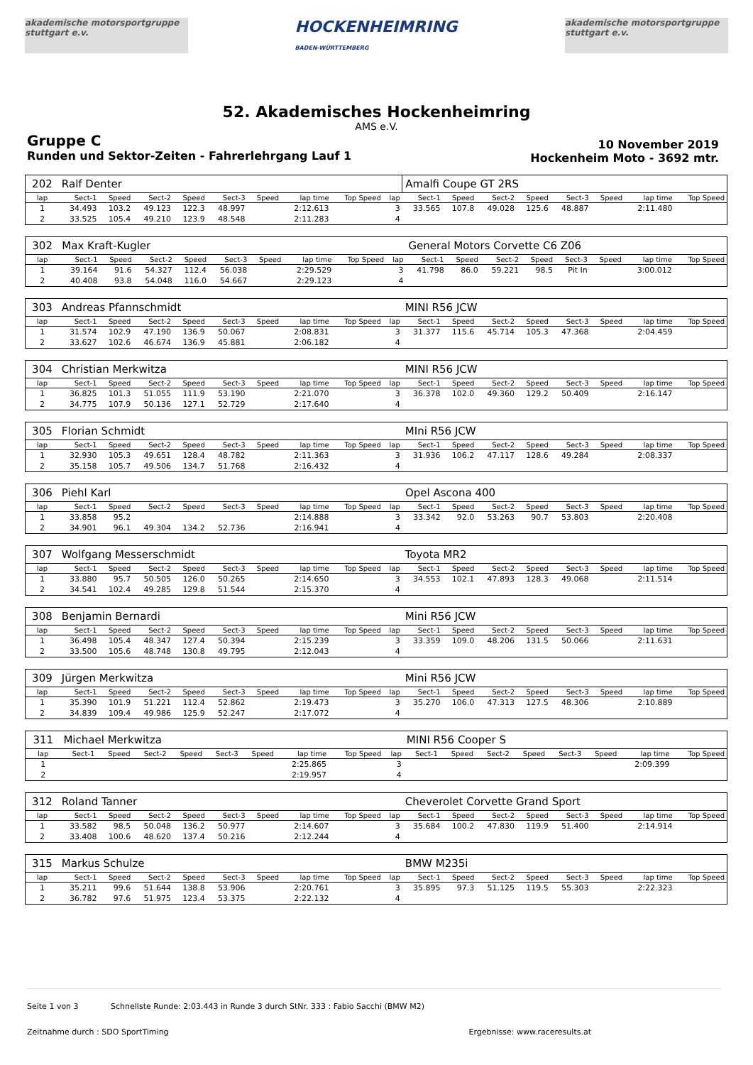akademische motorsportgruppe stuttgart e.v.
HOCKENHEIMRING
BADEN-WÜRTTEMBERG
akademische motorsportgruppe stuttgart e.v.
52. Akademisches Hockenheimring
AMS e.V.
Gruppe C
Runden und Sektor-Zeiten - Fahrerlehrgang Lauf 1
10 November 2019
Hockenheim Moto - 3692 mtr.
| 202 | Ralf Denter | | | | | | | | | Amalfi Coupe GT 2RS | | | | | | | |
| lap | Sect-1 | Speed | Sect-2 | Speed | Sect-3 | Speed | lap time | Top Speed | lap | Sect-1 | Speed | Sect-2 | Speed | Sect-3 | Speed | lap time | Top Speed |
| 1 | 34.493 | 103.2 | 49.123 | 122.3 | 48.997 | | 2:12.613 | | 3 | 33.565 | 107.8 | 49.028 | 125.6 | 48.887 | | 2:11.480 | |
| 2 | 33.525 | 105.4 | 49.210 | 123.9 | 48.548 | | 2:11.283 | | 4 | | | | | | | | |
| 302 | Max Kraft-Kugler | | | | | | | | | General Motors Corvette C6 Z06 | | | | | | | |
| lap | Sect-1 | Speed | Sect-2 | Speed | Sect-3 | Speed | lap time | Top Speed | lap | Sect-1 | Speed | Sect-2 | Speed | Sect-3 | Speed | lap time | Top Speed |
| 1 | 39.164 | 91.6 | 54.327 | 112.4 | 56.038 | | 2:29.529 | | 3 | 41.798 | 86.0 | 59.221 | 98.5 | Pit In | | 3:00.012 | |
| 2 | 40.408 | 93.8 | 54.048 | 116.0 | 54.667 | | 2:29.123 | | 4 | | | | | | | | |
| 303 | Andreas Pfannschmidt | | | | | | | | | MINI R56 JCW | | | | | | | |
| lap | Sect-1 | Speed | Sect-2 | Speed | Sect-3 | Speed | lap time | Top Speed | lap | Sect-1 | Speed | Sect-2 | Speed | Sect-3 | Speed | lap time | Top Speed |
| 1 | 31.574 | 102.9 | 47.190 | 136.9 | 50.067 | | 2:08.831 | | 3 | 31.377 | 115.6 | 45.714 | 105.3 | 47.368 | | 2:04.459 | |
| 2 | 33.627 | 102.6 | 46.674 | 136.9 | 45.881 | | 2:06.182 | | 4 | | | | | | | | |
| 304 | Christian Merkwitza | | | | | | | | | MINI R56 JCW | | | | | | | |
| lap | Sect-1 | Speed | Sect-2 | Speed | Sect-3 | Speed | lap time | Top Speed | lap | Sect-1 | Speed | Sect-2 | Speed | Sect-3 | Speed | lap time | Top Speed |
| 1 | 36.825 | 101.3 | 51.055 | 111.9 | 53.190 | | 2:21.070 | | 3 | 36.378 | 102.0 | 49.360 | 129.2 | 50.409 | | 2:16.147 | |
| 2 | 34.775 | 107.9 | 50.136 | 127.1 | 52.729 | | 2:17.640 | | 4 | | | | | | | | |
| 305 | Florian Schmidt | | | | | | | | | MIni R56 JCW | | | | | | | |
| lap | Sect-1 | Speed | Sect-2 | Speed | Sect-3 | Speed | lap time | Top Speed | lap | Sect-1 | Speed | Sect-2 | Speed | Sect-3 | Speed | lap time | Top Speed |
| 1 | 32.930 | 105.3 | 49.651 | 128.4 | 48.782 | | 2:11.363 | | 3 | 31.936 | 106.2 | 47.117 | 128.6 | 49.284 | | 2:08.337 | |
| 2 | 35.158 | 105.7 | 49.506 | 134.7 | 51.768 | | 2:16.432 | | 4 | | | | | | | | |
| 306 | Piehl Karl | | | | | | | | | Opel Ascona 400 | | | | | | | |
| lap | Sect-1 | Speed | Sect-2 | Speed | Sect-3 | Speed | lap time | Top Speed | lap | Sect-1 | Speed | Sect-2 | Speed | Sect-3 | Speed | lap time | Top Speed |
| 1 | 33.858 | 95.2 | | | | | 2:14.888 | | 3 | 33.342 | 92.0 | 53.263 | 90.7 | 53.803 | | 2:20.408 | |
| 2 | 34.901 | 96.1 | 49.304 | 134.2 | 52.736 | | 2:16.941 | | 4 | | | | | | | | |
| 307 | Wolfgang Messerschmidt | | | | | | | | | Toyota MR2 | | | | | | | |
| lap | Sect-1 | Speed | Sect-2 | Speed | Sect-3 | Speed | lap time | Top Speed | lap | Sect-1 | Speed | Sect-2 | Speed | Sect-3 | Speed | lap time | Top Speed |
| 1 | 33.880 | 95.7 | 50.505 | 126.0 | 50.265 | | 2:14.650 | | 3 | 34.553 | 102.1 | 47.893 | 128.3 | 49.068 | | 2:11.514 | |
| 2 | 34.541 | 102.4 | 49.285 | 129.8 | 51.544 | | 2:15.370 | | 4 | | | | | | | | |
| 308 | Benjamin Bernardi | | | | | | | | | Mini R56 JCW | | | | | | | |
| lap | Sect-1 | Speed | Sect-2 | Speed | Sect-3 | Speed | lap time | Top Speed | lap | Sect-1 | Speed | Sect-2 | Speed | Sect-3 | Speed | lap time | Top Speed |
| 1 | 36.498 | 105.4 | 48.347 | 127.4 | 50.394 | | 2:15.239 | | 3 | 33.359 | 109.0 | 48.206 | 131.5 | 50.066 | | 2:11.631 | |
| 2 | 33.500 | 105.6 | 48.748 | 130.8 | 49.795 | | 2:12.043 | | 4 | | | | | | | | |
| 309 | Jürgen Merkwitza | | | | | | | | | Mini R56 JCW | | | | | | | |
| lap | Sect-1 | Speed | Sect-2 | Speed | Sect-3 | Speed | lap time | Top Speed | lap | Sect-1 | Speed | Sect-2 | Speed | Sect-3 | Speed | lap time | Top Speed |
| 1 | 35.390 | 101.9 | 51.221 | 112.4 | 52.862 | | 2:19.473 | | 3 | 35.270 | 106.0 | 47.313 | 127.5 | 48.306 | | 2:10.889 | |
| 2 | 34.839 | 109.4 | 49.986 | 125.9 | 52.247 | | 2:17.072 | | 4 | | | | | | | | |
| 311 | Michael Merkwitza | | | | | | | | | MINI R56 Cooper S | | | | | | | |
| lap | Sect-1 | Speed | Sect-2 | Speed | Sect-3 | Speed | lap time | Top Speed | lap | Sect-1 | Speed | Sect-2 | Speed | Sect-3 | Speed | lap time | Top Speed |
| 1 | | | | | | | 2:25.865 | | 3 | | | | | | | 2:09.399 | |
| 2 | | | | | | | 2:19.957 | | 4 | | | | | | | | |
| 312 | Roland Tanner | | | | | | | | | Cheverolet Corvette Grand Sport | | | | | | | |
| lap | Sect-1 | Speed | Sect-2 | Speed | Sect-3 | Speed | lap time | Top Speed | lap | Sect-1 | Speed | Sect-2 | Speed | Sect-3 | Speed | lap time | Top Speed |
| 1 | 33.582 | 98.5 | 50.048 | 136.2 | 50.977 | | 2:14.607 | | 3 | 35.684 | 100.2 | 47.830 | 119.9 | 51.400 | | 2:14.914 | |
| 2 | 33.408 | 100.6 | 48.620 | 137.4 | 50.216 | | 2:12.244 | | 4 | | | | | | | | |
| 315 | Markus Schulze | | | | | | | | | BMW M235i | | | | | | | |
| lap | Sect-1 | Speed | Sect-2 | Speed | Sect-3 | Speed | lap time | Top Speed | lap | Sect-1 | Speed | Sect-2 | Speed | Sect-3 | Speed | lap time | Top Speed |
| 1 | 35.211 | 99.6 | 51.644 | 138.8 | 53.906 | | 2:20.761 | | 3 | 35.895 | 97.3 | 51.125 | 119.5 | 55.303 | | 2:22.323 | |
| 2 | 36.782 | 97.6 | 51.975 | 123.4 | 53.375 | | 2:22.132 | | 4 | | | | | | | | |
Seite 1 von 3 Schnellste Runde: 2:03.443 in Runde 3 durch StNr. 333 : Fabio Sacchi (BMW M2)
Zeitnahme durch : SDO SportTiming Ergebnisse: www.raceresults.at